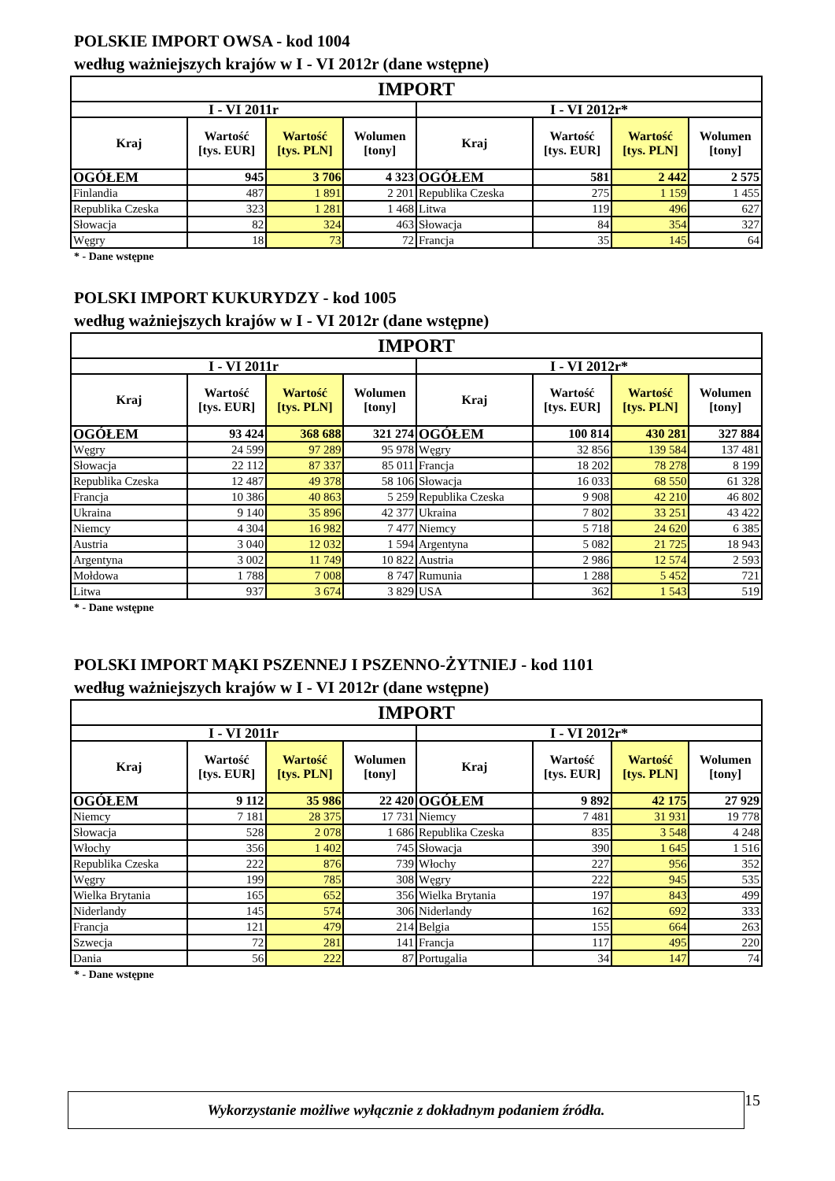POLSKIE IMPORT OWSA - kod 1004
według ważniejszych krajów w I - VI 2012r (dane wstępne)
| IMPORT | | | | | | | |
| --- | --- | --- | --- | --- | --- | --- | --- |
| I - VI 2011r | | | | I - VI 2012r* | | | |
| Kraj | Wartość [tys. EUR] | Wartość [tys. PLN] | Wolumen [tony] | Kraj | Wartość [tys. EUR] | Wartość [tys. PLN] | Wolumen [tony] |
| OGÓŁEM | 945 | 3 706 | 4 323 | OGÓŁEM | 581 | 2 442 | 2 575 |
| Finlandia | 487 | 1 891 | 2 201 | Republika Czeska | 275 | 1 159 | 1 455 |
| Republika Czeska | 323 | 1 281 | 1 468 | Litwa | 119 | 496 | 627 |
| Słowacja | 82 | 324 | 463 | Słowacja | 84 | 354 | 327 |
| Węgry | 18 | 73 | 72 | Francja | 35 | 145 | 64 |
* - Dane wstępne
POLSKI IMPORT KUKURYDZY - kod 1005
według ważniejszych krajów w I - VI 2012r (dane wstępne)
| IMPORT | | | | | | | |
| --- | --- | --- | --- | --- | --- | --- | --- |
| I - VI 2011r | | | | I - VI 2012r* | | | |
| Kraj | Wartość [tys. EUR] | Wartość [tys. PLN] | Wolumen [tony] | Kraj | Wartość [tys. EUR] | Wartość [tys. PLN] | Wolumen [tony] |
| OGÓŁEM | 93 424 | 368 688 | 321 274 | OGÓŁEM | 100 814 | 430 281 | 327 884 |
| Węgry | 24 599 | 97 289 | 95 978 | Węgry | 32 856 | 139 584 | 137 481 |
| Słowacja | 22 112 | 87 337 | 85 011 | Francja | 18 202 | 78 278 | 8 199 |
| Republika Czeska | 12 487 | 49 378 | 58 106 | Słowacja | 16 033 | 68 550 | 61 328 |
| Francja | 10 386 | 40 863 | 5 259 | Republika Czeska | 9 908 | 42 210 | 46 802 |
| Ukraina | 9 140 | 35 896 | 42 377 | Ukraina | 7 802 | 33 251 | 43 422 |
| Niemcy | 4 304 | 16 982 | 7 477 | Niemcy | 5 718 | 24 620 | 6 385 |
| Austria | 3 040 | 12 032 | 1 594 | Argentyna | 5 082 | 21 725 | 18 943 |
| Argentyna | 3 002 | 11 749 | 10 822 | Austria | 2 986 | 12 574 | 2 593 |
| Mołdowa | 1 788 | 7 008 | 8 747 | Rumunia | 1 288 | 5 452 | 721 |
| Litwa | 937 | 3 674 | 3 829 | USA | 362 | 1 543 | 519 |
* - Dane wstępne
POLSKI IMPORT MĄKI PSZENNEJ I PSZENNO-ŻYTNIEJ - kod 1101
według ważniejszych krajów w I - VI 2012r (dane wstępne)
| IMPORT | | | | | | | |
| --- | --- | --- | --- | --- | --- | --- | --- |
| I - VI 2011r | | | | I - VI 2012r* | | | |
| Kraj | Wartość [tys. EUR] | Wartość [tys. PLN] | Wolumen [tony] | Kraj | Wartość [tys. EUR] | Wartość [tys. PLN] | Wolumen [tony] |
| OGÓŁEM | 9 112 | 35 986 | 22 420 | OGÓŁEM | 9 892 | 42 175 | 27 929 |
| Niemcy | 7 181 | 28 375 | 17 731 | Niemcy | 7 481 | 31 931 | 19 778 |
| Słowacja | 528 | 2 078 | 1 686 | Republika Czeska | 835 | 3 548 | 4 248 |
| Włochy | 356 | 1 402 | 745 | Słowacja | 390 | 1 645 | 1 516 |
| Republika Czeska | 222 | 876 | 739 | Włochy | 227 | 956 | 352 |
| Węgry | 199 | 785 | 308 | Węgry | 222 | 945 | 535 |
| Wielka Brytania | 165 | 652 | 356 | Wielka Brytania | 197 | 843 | 499 |
| Niderlandy | 145 | 574 | 306 | Niderlandy | 162 | 692 | 333 |
| Francja | 121 | 479 | 214 | Belgia | 155 | 664 | 263 |
| Szwecja | 72 | 281 | 141 | Francja | 117 | 495 | 220 |
| Dania | 56 | 222 | 87 | Portugalia | 34 | 147 | 74 |
* - Dane wstępne
Wykorzystanie możliwe wyłącznie z dokładnym podaniem źródła.
15